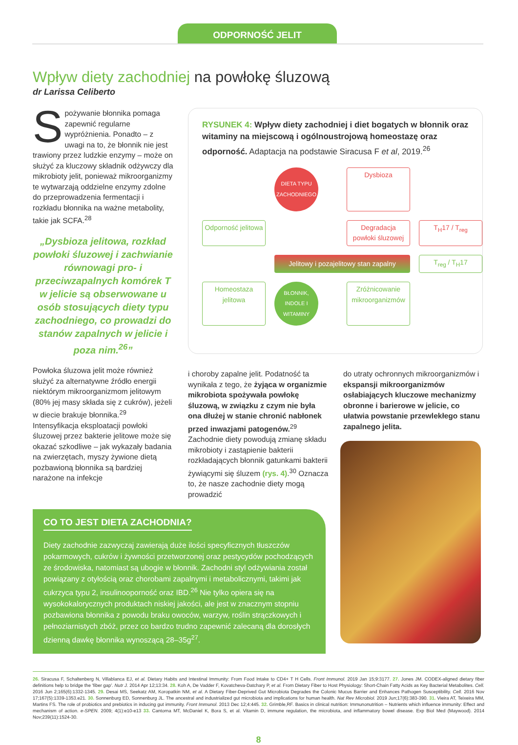ODPORNOŚĆ JELIT
Wpływ diety zachodniej na powłokę śluzową
dr Larissa Celiberto
Spożywanie błonnika pomaga zapewnić regularne wypróżnienia. Ponadto – z uwagi na to, że błonnik nie jest trawiony przez ludzkie enzymy – może on służyć za kluczowy składnik odżywczy dla mikrobioty jelit, ponieważ mikroorganizmy te wytwarzają oddzielne enzymy zdolne do przeprowadzenia fermentacji i rozkładu błonnika na ważne metabolity, takie jak SCFA.<sup>28</sup>
„Dysbioza jelitowa, rozkład powłoki śluzowej i zachwianie równowagi pro- i przeciwzapalnych komórek T w jelicie są obserwowane u osób stosujących diety typu zachodniego, co prowadzi do stanów zapalnych w jelicie i poza nim.<sup>26</sup>”
Powłoka śluzowa jelit może również służyć za alternatywne źródło energii niektórym mikroorganizmom jelitowym (80% jej masy składa się z cukrów), jeżeli w diecie brakuje błonnika.<sup>29</sup> Intensyfikacja eksploatacji powłoki śluzowej przez bakterie jelitowe może się okazać szkodliwe – jak wykazały badania na zwierzętach, myszy żywione dietą pozbawioną błonnika są bardziej narażone na infekcje
RYSUNEK 4: Wpływ diety zachodniej i diet bogatych w błonnik oraz witaminy na miejscową i ogólnoustrojową homeostazę oraz odporność. Adaptacja na podstawie Siracusa F et al, 2019.<sup>26</sup>
DIETA TYPU ZACHODNIEGO
Dysbioza
Odporność jelitowa
Degradacja powłoki śluzowej
T<sub>H</sub>17 / T<sub>reg</sub>
Jelitowy i pozajelitowy stan zapalny
T<sub>reg</sub> / T<sub>H</sub>17
Homeostaza jelitowa
BŁONNIK, INDOLE I WITAMINY
Zróżnicowanie mikroorganizmów
i choroby zapalne jelit. Podatność ta wynikała z tego, że żyjąca w organizmie mikrobiota spożywała powłokę śluzową, w związku z czym nie była ona dłużej w stanie chronić nabłonek przed inwazjami patogenów.<sup>29</sup> Zachodnie diety powodują zmianę składu mikrobioty i zastąpienie bakterii rozkładających błonnik gatunkami bakterii żywiącymi się śluzem (rys. 4).<sup>30</sup> Oznacza to, że nasze zachodnie diety mogą prowadzić
do utraty ochronnych mikroorganizmów i ekspansji mikroorganizmów osłabiających kluczowe mechanizmy obronne i barierowe w jelicie, co ułatwia powstanie przewlekłego stanu zapalnego jelita.
CO TO JEST DIETA ZACHODNIA?
Diety zachodnie zazwyczaj zawierają duże ilości specyficznych tłuszczów pokarmowych, cukrów i żywności przetworzonej oraz pestycydów pochodzących ze środowiska, natomiast są ubogie w błonnik. Zachodni styl odżywiania został powiązany z otyłością oraz chorobami zapalnymi i metabolicznymi, takimi jak cukrzyca typu 2, insulinooporność oraz IBD.<sup>26</sup> Nie tylko opiera się na wysokokalorycznych produktach niskiej jakości, ale jest w znacznym stopniu pozbawiona błonnika z powodu braku owoców, warzyw, roślin strączkowych i pełnoziarnistych zbóż, przez co bardzo trudno zapewnić zalecaną dla dorosłych dzienną dawkę błonnika wynoszącą 28–35g<sup>27</sup>.
26. Siracusa F, Schaltenberg N, Villablanca EJ, et al. Dietary Habits and Intestinal Immunity: From Food Intake to CD4+ T H Cells. Front Immunol. 2019 Jan 15;9:3177. 27. Jones JM. CODEX-aligned dietary fiber definitions help to bridge the 'fiber gap'. Nutr J. 2014 Apr 12;13:34. 28. Koh A, De Vadder F, Kovatcheva-Datchary P, et al. From Dietary Fiber to Host Physiology: Short-Chain Fatty Acids as Key Bacterial Metabolites. Cell. 2016 Jun 2;165(6):1332-1345. 29. Desai MS, Seekatz AM, Koropatkin NM, et al. A Dietary Fiber-Deprived Gut Microbiota Degrades the Colonic Mucus Barrier and Enhances Pathogen Susceptibility. Cell. 2016 Nov 17;167(5):1339-1353.e21. 30. Sonnenburg ED, Sonnenburg JL. The ancestral and industrialized gut microbiota and implications for human health. Nat Rev Microbiol. 2019 Jun;17(6):383-390. 31. Vieira AT, Teixeira MM, Martins FS. The role of probiotics and prebiotics in inducing gut immunity. Front Immunol. 2013 Dec 12;4:445. 32. Grimble,RF. Basics in clinical nutrition: Immunonutrition – Nutrients which influence immunity: Effect and mechanism of action. e-SPEN. 2009; 4(1):e10-e13 33. Cantorna MT, McDaniel K, Bora S, et al. Vitamin D, immune regulation, the microbiota, and inflammatory bowel disease. Exp Biol Med (Maywood). 2014 Nov;239(11):1524-30.
8